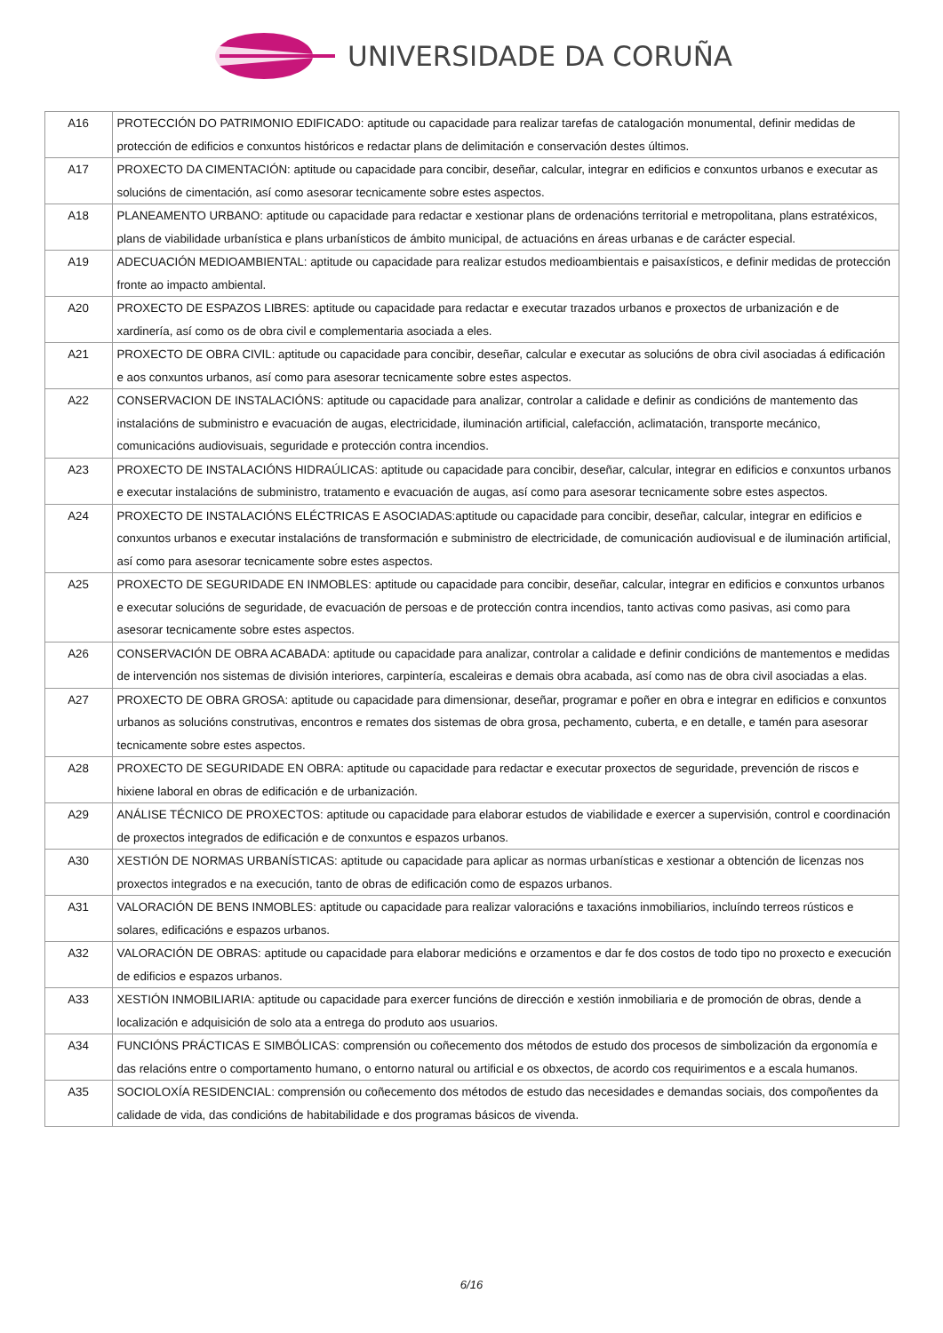UNIVERSIDADE DA CORUÑA
| A16 | PROTECCIÓN DO PATRIMONIO EDIFICADO: aptitude ou capacidade para realizar tarefas de catalogación monumental, definir medidas de protección de edificios e conxuntos históricos e redactar plans de delimitación e conservación destes últimos. |
| A17 | PROXECTO DA CIMENTACIÓN: aptitude ou capacidade para concibir, deseñar, calcular, integrar en edificios e conxuntos urbanos e executar as solucións de cimentación, así como asesorar tecnicamente sobre estes aspectos. |
| A18 | PLANEAMENTO URBANO: aptitude ou capacidade para redactar e xestionar plans de ordenacións territorial e metropolitana, plans estratéxicos, plans de viabilidade urbanística e plans urbanísticos de ámbito municipal, de actuacións en áreas urbanas e de carácter especial. |
| A19 | ADECUACIÓN MEDIOAMBIENTAL: aptitude ou capacidade para realizar estudos medioambientais e paisaxísticos, e definir medidas de protección fronte ao impacto ambiental. |
| A20 | PROXECTO DE ESPAZOS LIBRES: aptitude ou capacidade para redactar e executar trazados urbanos e proxectos de urbanización e de xardinería, así como os de obra civil e complementaria asociada a eles. |
| A21 | PROXECTO DE OBRA CIVIL: aptitude ou capacidade para concibir, deseñar, calcular e executar as solucións de obra civil asociadas á edificación e aos conxuntos urbanos, así como para asesorar tecnicamente sobre estes aspectos. |
| A22 | CONSERVACION DE INSTALACIÓNS: aptitude ou capacidade para analizar, controlar a calidade e definir as condicións de mantemento das instalacións de subministro e evacuación de augas, electricidade, iluminación artificial, calefacción, aclimatación, transporte mecánico, comunicacións audiovisuais, seguridade e protección contra incendios. |
| A23 | PROXECTO DE INSTALACIÓNS HIDRAÚLICAS: aptitude ou capacidade para concibir, deseñar, calcular, integrar en edificios e conxuntos urbanos e executar instalacións de subministro, tratamento e evacuación de augas, así como para asesorar tecnicamente sobre estes aspectos. |
| A24 | PROXECTO DE INSTALACIÓNS ELÉCTRICAS E ASOCIADAS:aptitude ou capacidade para concibir, deseñar, calcular, integrar en edificios e conxuntos urbanos e executar instalacións de transformación e subministro de electricidade, de comunicación audiovisual e de iluminación artificial, así como para asesorar tecnicamente sobre estes aspectos. |
| A25 | PROXECTO DE SEGURIDADE EN INMOBLES: aptitude ou capacidade para concibir, deseñar, calcular, integrar en edificios e conxuntos urbanos e executar solucións de seguridade, de evacuación de persoas e de protección contra incendios, tanto activas como pasivas, asi como para asesorar tecnicamente sobre estes aspectos. |
| A26 | CONSERVACIÓN DE OBRA ACABADA: aptitude ou capacidade para analizar, controlar a calidade e definir condicións de mantementos e medidas de intervención nos sistemas de división interiores, carpintería, escaleiras e demais obra acabada, así como nas de obra civil asociadas a elas. |
| A27 | PROXECTO DE OBRA GROSA: aptitude ou capacidade para dimensionar, deseñar, programar e poñer en obra e integrar en edificios e conxuntos urbanos as solucións construtivas, encontros e remates dos sistemas de obra grosa, pechamento, cuberta, e en detalle, e tamén para asesorar tecnicamente sobre estes aspectos. |
| A28 | PROXECTO DE SEGURIDADE EN OBRA: aptitude ou capacidade para redactar e executar proxectos de seguridade, prevención de riscos e hixiene laboral en obras de edificación e de urbanización. |
| A29 | ANÁLISE TÉCNICO DE PROXECTOS: aptitude ou capacidade para elaborar estudos de viabilidade e exercer a supervisión, control e coordinación de proxectos integrados de edificación e de conxuntos e espazos urbanos. |
| A30 | XESTIÓN DE NORMAS URBANÍSTICAS: aptitude ou capacidade para aplicar as normas urbanísticas e xestionar a obtención de licenzas nos proxectos integrados e na execución, tanto de obras de edificación como de espazos urbanos. |
| A31 | VALORACIÓN DE BENS INMOBLES: aptitude ou capacidade para realizar valoracións e taxacións inmobiliarios, incluíndo terreos rústicos e solares, edificacións e espazos urbanos. |
| A32 | VALORACIÓN DE OBRAS: aptitude ou capacidade para elaborar medicións e orzamentos e dar fe dos costos de todo tipo no proxecto e execución de edificios e espazos urbanos. |
| A33 | XESTIÓN INMOBILIARIA: aptitude ou capacidade para exercer funcións de dirección e xestión inmobiliaria e de promoción de obras, dende a localización e adquisición de solo ata a entrega do produto aos usuarios. |
| A34 | FUNCIÓNS PRÁCTICAS E SIMBÓLICAS: comprensión ou coñecemento dos métodos de estudo dos procesos de simbolización da ergonomía e das relacións entre o comportamento humano, o entorno natural ou artificial e os obxectos, de acordo cos requirimentos e a escala humanos. |
| A35 | SOCIOLOXÍA RESIDENCIAL: comprensión ou coñecemento dos métodos de estudo das necesidades e demandas sociais, dos compoñentes da calidade de vida, das condicións de habitabilidade e dos programas básicos de vivenda. |
6/16